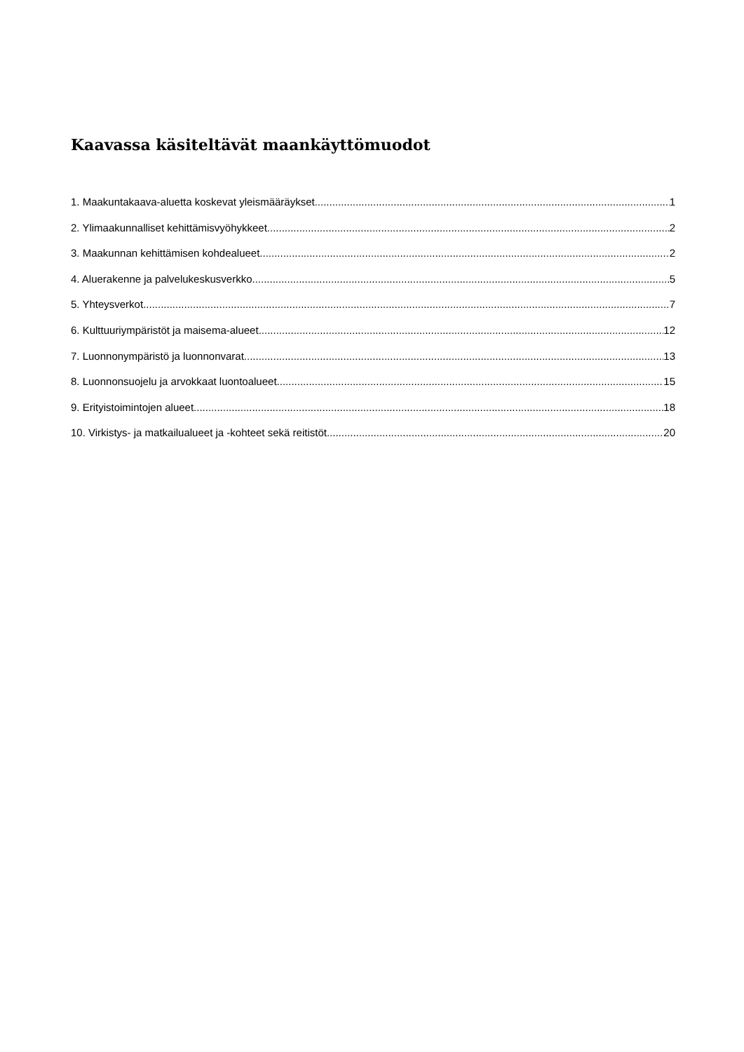Kaavassa käsiteltävät maankäyttömuodot
1. Maakuntakaava-aluetta koskevat yleismääräykset 1
2. Ylimaakunnalliset kehittämisvyöhykkeet 2
3. Maakunnan kehittämisen kohdealueet 2
4. Aluerakenne ja palvelukeskusverkko 5
5. Yhteysverkot 7
6. Kulttuuriympäristöt ja maisema-alueet 12
7. Luonnonympäristö ja luonnonvarat 13
8. Luonnonsuojelu ja arvokkaat luontoalueet 15
9. Erityistoimintojen alueet 18
10. Virkistys- ja matkailualueet ja -kohteet sekä reitistöt 20